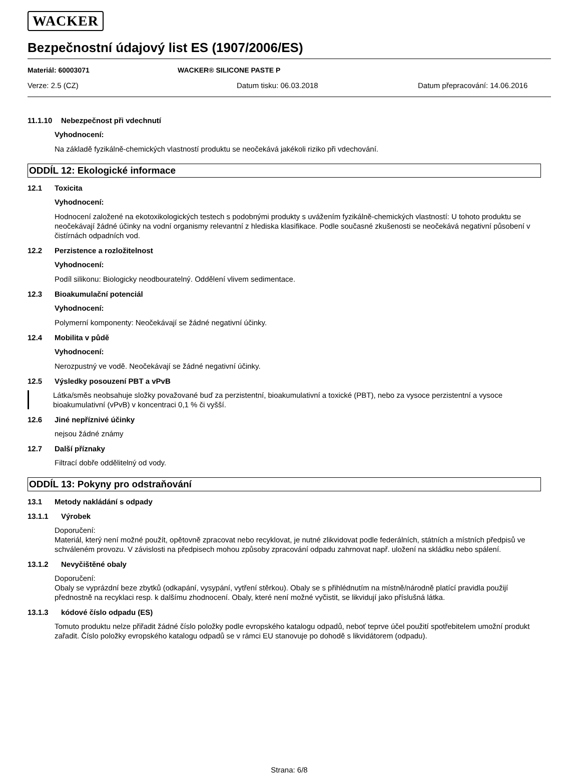WACKER
Bezpečnostní údajový list ES (1907/2006/ES)
Materiál: 60003071 WACKER® SILICONE PASTE P
Verze: 2.5 (CZ) Datum tisku: 06.03.2018 Datum přepracování: 14.06.2016
11.1.10 Nebezpečnost při vdechnutí
Vyhodnocení:
Na základě fyzikálně-chemických vlastností produktu se neočekává jakékoli riziko při vdechování.
ODDÍL 12: Ekologické informace
12.1 Toxicita
Vyhodnocení:
Hodnocení založené na ekotoxikologických testech s podobnými produkty s uvážením fyzikálně-chemických vlastností: U tohoto produktu se neočekávají žádné účinky na vodní organismy relevantní z hlediska klasifikace. Podle současné zkušenosti se neočekává negativní působení v čistírnách odpadních vod.
12.2 Perzistence a rozložitelnost
Vyhodnocení:
Podíl silikonu: Biologicky neodbouratelný. Oddělení vlivem sedimentace.
12.3 Bioakumulační potenciál
Vyhodnocení:
Polymerní komponenty: Neočekávají se žádné negativní účinky.
12.4 Mobilita v půdě
Vyhodnocení:
Nerozpustný ve vodě. Neočekávají se žádné negativní účinky.
12.5 Výsledky posouzení PBT a vPvB
Látka/směs neobsahuje složky považované buď za perzistentní, bioakumulativní a toxické (PBT), nebo za vysoce perzistentní a vysoce bioakumulativní (vPvB) v koncentraci 0,1 % či vyšší.
12.6 Jiné nepříznivé účinky
nejsou žádné známy
12.7 Další příznaky
Filtrací dobře oddělitelný od vody.
ODDÍL 13: Pokyny pro odstraňování
13.1 Metody nakládání s odpady
13.1.1 Výrobek
Doporučení:
Materiál, který není možné použít, opětovně zpracovat nebo recyklovat, je nutné zlikvidovat podle federálních, státních a místních předpisů ve schváleném provozu. V závislosti na předpisech mohou způsoby zpracování odpadu zahrnovat např. uložení na skládku nebo spálení.
13.1.2 Nevyčištěné obaly
Doporučení:
Obaly se vyprázdní beze zbytků (odkapání, vysypání, vytření stěrkou). Obaly se s přihlédnutím na místně/národně platící pravidla použijí přednostně na recyklaci resp. k dalšímu zhodnocení. Obaly, které není možné vyčistit, se likvidují jako příslušná látka.
13.1.3 kódové číslo odpadu (ES)
Tomuto produktu nelze přiřadit žádné číslo položky podle evropského katalogu odpadů, neboť teprve účel použití spotřebitelem umožní produkt zařadit. Číslo položky evropského katalogu odpadů se v rámci EU stanovuje po dohodě s likvidátorem (odpadu).
Strana: 6/8